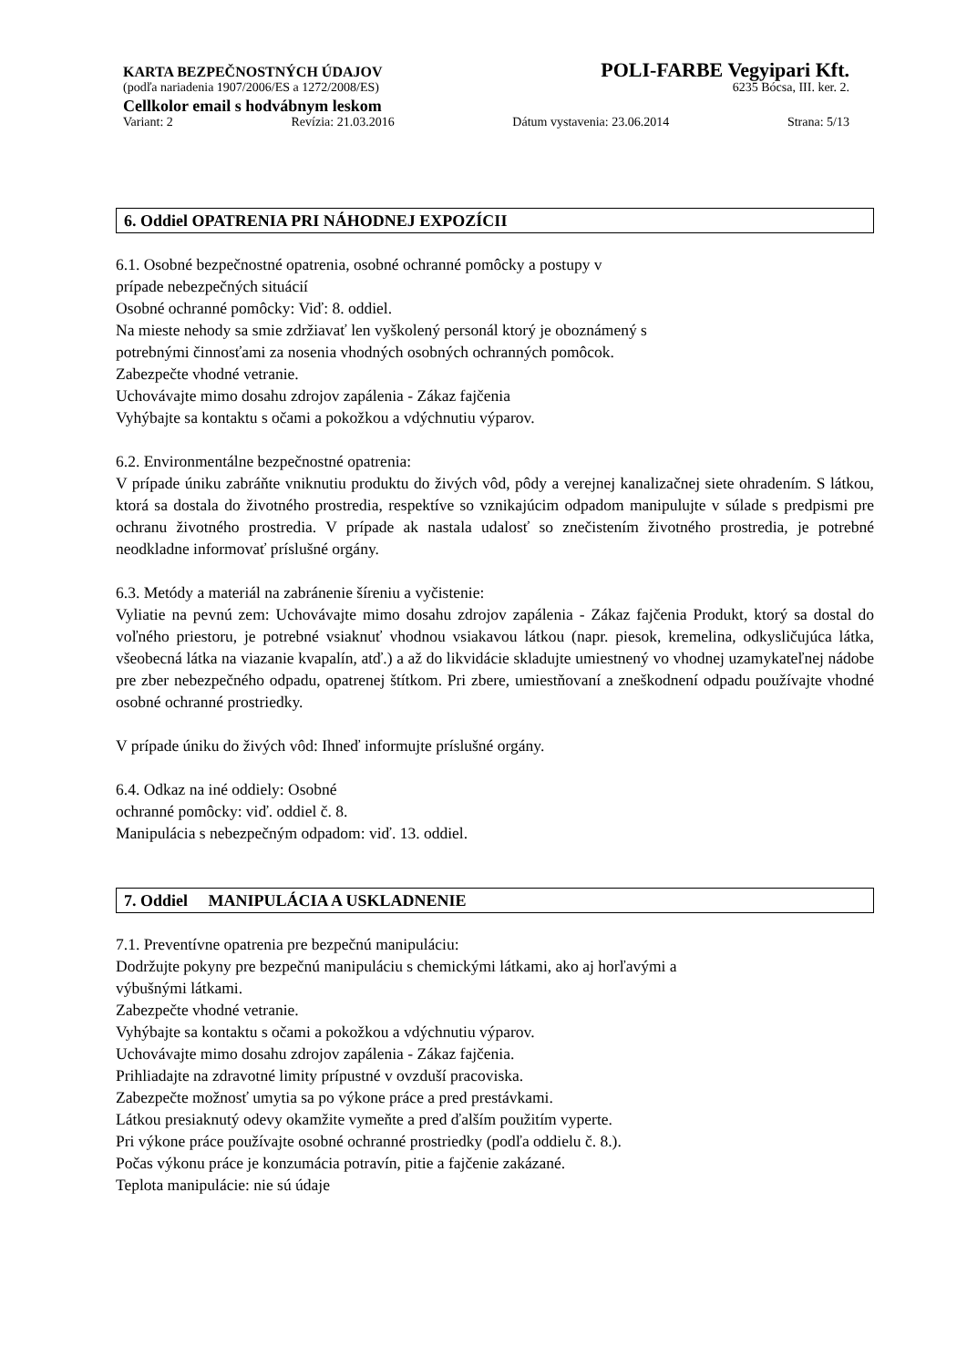KARTA BEZPEČNOSTNÝCH ÚDAJOV POLI-FARBE Vegyipari Kft.
(podľa nariadenia 1907/2006/ES a 1272/2008/ES) 6235 Bócsa, III. ker. 2.
Cellkolor email s hodvábnym leskom
Variant: 2 Revízia: 21.03.2016 Dátum vystavenia: 23.06.2014 Strana: 5/13
6. Oddiel OPATRENIA PRI NÁHODNEJ EXPOZÍCII
6.1. Osobné bezpečnostné opatrenia, osobné ochranné pomôcky a postupy v
prípade nebezpečných situácií
Osobné ochranné pomôcky: Viď: 8. oddiel.
Na mieste nehody sa smie zdržiavať len vyškolený personál ktorý je oboznámený s
potrebnými činnosťami za nosenia vhodných osobných ochranných pomôcok.
Zabezpečte vhodné vetranie.
Uchovávajte mimo dosahu zdrojov zapálenia - Zákaz fajčenia
Vyhýbajte sa kontaktu s očami a pokožkou a vdýchnutiu výparov.
6.2. Environmentálne bezpečnostné opatrenia:
V prípade úniku zabráňte vniknutiu produktu do živých vôd, pôdy a verejnej kanalizačnej siete ohradením. S látkou, ktorá sa dostala do životného prostredia, respektíve so vznikajúcim odpadom manipulujte v súlade s predpismi pre ochranu životného prostredia. V prípade ak nastala udalosť so znečistením životného prostredia, je potrebné neodkladne informovať príslušné orgány.
6.3. Metódy a materiál na zabránenie šíreniu a vyčistenie:
Vyliatie na pevnú zem: Uchovávajte mimo dosahu zdrojov zapálenia - Zákaz fajčenia Produkt, ktorý sa dostal do voľného priestoru, je potrebné vsiaknuť vhodnou vsiakavou látkou (napr. piesok, kremelina, odkysličujúca látka, všeobecná látka na viazanie kvapalín, atď.) a až do likvidácie skladujte umiestnený vo vhodnej uzamykateľnej nádobe pre zber nebezpečného odpadu, opatrenej štítkom. Pri zbere, umiestňovaní a zneškodnení odpadu používajte vhodné osobné ochranné prostriedky.
V prípade úniku do živých vôd: Ihneď informujte príslušné orgány.
6.4. Odkaz na iné oddiely: Osobné
ochranné pomôcky: viď. oddiel č. 8.
Manipulácia s nebezpečným odpadom: viď. 13. oddiel.
7. Oddiel MANIPULÁCIA A USKLADNENIE
7.1. Preventívne opatrenia pre bezpečnú manipuláciu:
Dodržujte pokyny pre bezpečnú manipuláciu s chemickými látkami, ako aj horľavými a
výbušnými látkami.
Zabezpečte vhodné vetranie.
Vyhýbajte sa kontaktu s očami a pokožkou a vdýchnutiu výparov.
Uchovávajte mimo dosahu zdrojov zapálenia - Zákaz fajčenia.
Prihliadajte na zdravotné limity prípustné v ovzduší pracoviska.
Zabezpečte možnosť umytia sa po výkone práce a pred prestávkami.
Látkou presiaknutý odevy okamžite vymeňte a pred ďalším použitím vyperte.
Pri výkone práce používajte osobné ochranné prostriedky (podľa oddielu č. 8.).
Počas výkonu práce je konzumácia potravín, pitie a fajčenie zakázané.
Teplota manipulácie: nie sú údaje